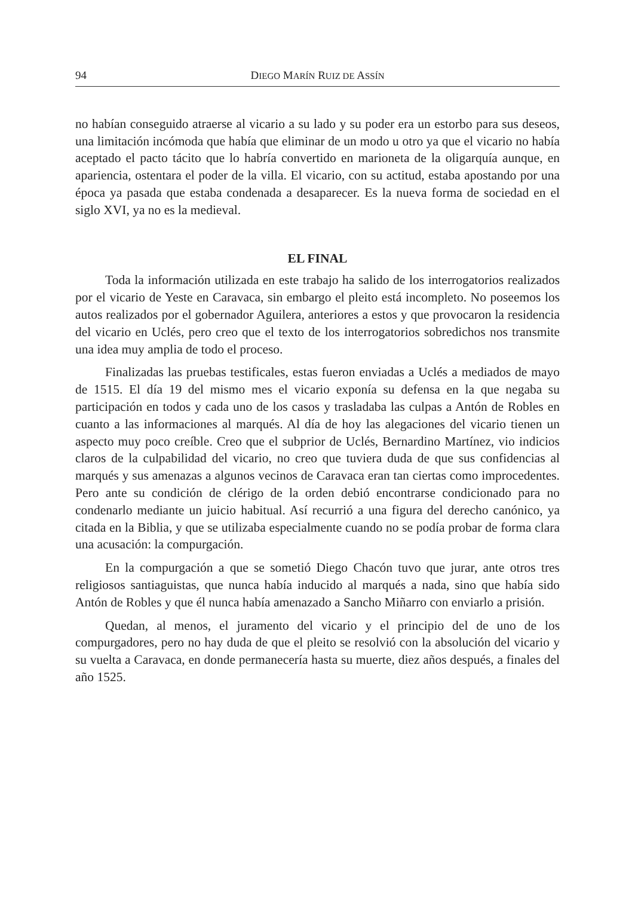94 DIEGO MARÍN RUIZ DE ASSÍN
no habían conseguido atraerse al vicario a su lado y su poder era un estorbo para sus deseos, una limitación incómoda que había que eliminar de un modo u otro ya que el vicario no había aceptado el pacto tácito que lo habría convertido en marioneta de la oligarquía aunque, en apariencia, ostentara el poder de la villa. El vicario, con su actitud, estaba apostando por una época ya pasada que estaba condenada a desaparecer. Es la nueva forma de sociedad en el siglo XVI, ya no es la medieval.
EL FINAL
Toda la información utilizada en este trabajo ha salido de los interrogatorios realizados por el vicario de Yeste en Caravaca, sin embargo el pleito está incompleto. No poseemos los autos realizados por el gobernador Aguilera, anteriores a estos y que provocaron la residencia del vicario en Uclés, pero creo que el texto de los interrogatorios sobredichos nos transmite una idea muy amplia de todo el proceso.
Finalizadas las pruebas testificales, estas fueron enviadas a Uclés a mediados de mayo de 1515. El día 19 del mismo mes el vicario exponía su defensa en la que negaba su participación en todos y cada uno de los casos y trasladaba las culpas a Antón de Robles en cuanto a las informaciones al marqués. Al día de hoy las alegaciones del vicario tienen un aspecto muy poco creíble. Creo que el subprior de Uclés, Bernardino Martínez, vio indicios claros de la culpabilidad del vicario, no creo que tuviera duda de que sus confidencias al marqués y sus amenazas a algunos vecinos de Caravaca eran tan ciertas como improcedentes. Pero ante su condición de clérigo de la orden debió encontrarse condicionado para no condenarlo mediante un juicio habitual. Así recurrió a una figura del derecho canónico, ya citada en la Biblia, y que se utilizaba especialmente cuando no se podía probar de forma clara una acusación: la compurgación.
En la compurgación a que se sometió Diego Chacón tuvo que jurar, ante otros tres religiosos santiaguistas, que nunca había inducido al marqués a nada, sino que había sido Antón de Robles y que él nunca había amenazado a Sancho Miñarro con enviarlo a prisión.
Quedan, al menos, el juramento del vicario y el principio del de uno de los compurgadores, pero no hay duda de que el pleito se resolvió con la absolución del vicario y su vuelta a Caravaca, en donde permanecería hasta su muerte, diez años después, a finales del año 1525.